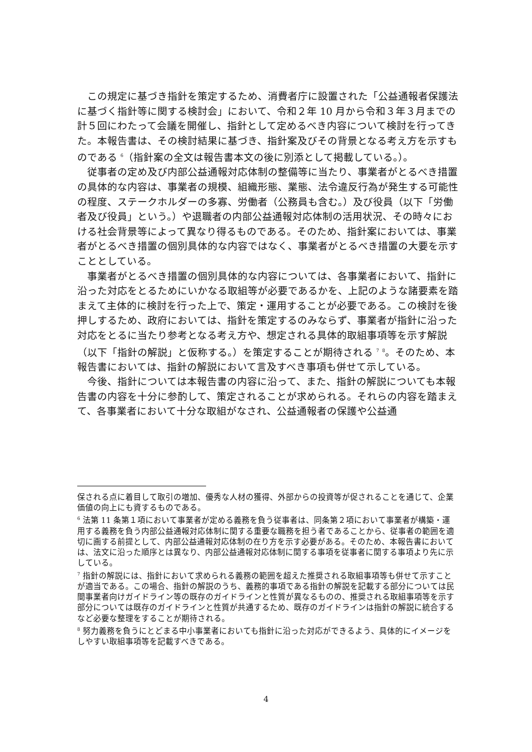この規定に基づき指針を策定するため、消費者庁に設置された「公益通報者保護法に基づく指針等に関する検討会」において、令和２年 10 月から令和３年３月までの計５回にわたって会議を開催し、指針として定めるべき内容について検討を行ってきた。本報告書は、その検討結果に基づき、指針案及びその背景となる考え方を示すものである <sup>6</sup>（指針案の全文は報告書本文の後に別添として掲載している。）。
従事者の定め及び内部公益通報対応体制の整備等に当たり、事業者がとるべき措置の具体的な内容は、事業者の規模、組織形態、業態、法令違反行為が発生する可能性の程度、ステークホルダーの多寡、労働者（公務員も含む。）及び役員（以下「労働者及び役員」という。）や退職者の内部公益通報対応体制の活用状況、その時々における社会背景等によって異なり得るものである。そのため、指針案においては、事業者がとるべき措置の個別具体的な内容ではなく、事業者がとるべき措置の大要を示すこととしている。
事業者がとるべき措置の個別具体的な内容については、各事業者において、指針に沿った対応をとるためにいかなる取組等が必要であるかを、上記のような諸要素を踏まえて主体的に検討を行った上で、策定・運用することが必要である。この検討を後押しするため、政府においては、指針を策定するのみならず、事業者が指針に沿った対応をとるに当たり参考となる考え方や、想定される具体的取組事項等を示す解説（以下「指針の解説」と仮称する。）を策定することが期待される <sup>7</sup> <sup>8</sup>。そのため、本報告書においては、指針の解説において言及すべき事項も併せて示している。
今後、指針については本報告書の内容に沿って、また、指針の解説についても本報告書の内容を十分に参酌して、策定されることが求められる。それらの内容を踏まえて、各事業者において十分な取組がなされ、公益通報者の保護や公益通
保される点に着目して取引の増加、優秀な人材の獲得、外部からの投資等が促されることを通じて、企業価値の向上にも資するものである。
<sup>6</sup> 法第 11 条第１項において事業者が定める義務を負う従事者は、同条第２項において事業者が構築・運用する義務を負う内部公益通報対応体制に関する重要な職務を担う者であることから、従事者の範囲を適切に画する前提として、内部公益通報対応体制の在り方を示す必要がある。そのため、本報告書においては、法文に沿った順序とは異なり、内部公益通報対応体制に関する事項を従事者に関する事項より先に示している。
<sup>7</sup> 指針の解説には、指針において求められる義務の範囲を超えた推奨される取組事項等も併せて示すことが適当である。この場合、指針の解説のうち、義務的事項である指針の解説を記載する部分については民間事業者向けガイドライン等の既存のガイドラインと性質が異なるものの、推奨される取組事項等を示す部分については既存のガイドラインと性質が共通するため、既存のガイドラインは指針の解説に統合するなど必要な整理をすることが期待される。
<sup>8</sup> 努力義務を負うにとどまる中小事業者においても指針に沿った対応ができるよう、具体的にイメージをしやすい取組事項等を記載すべきである。
4